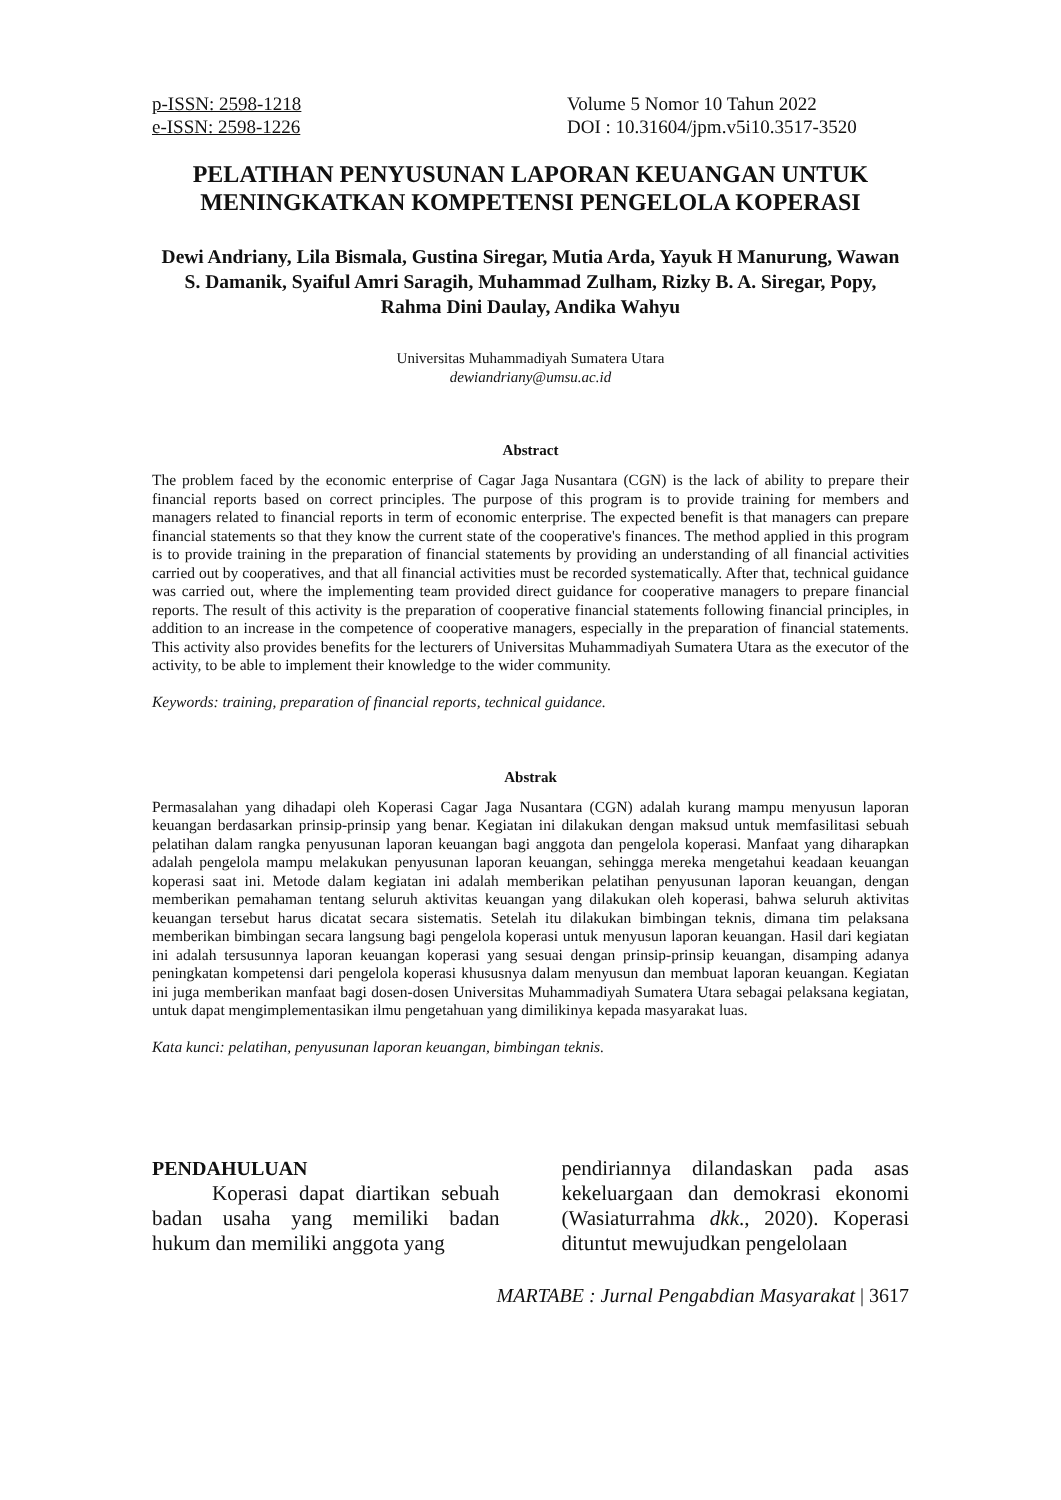p-ISSN: 2598-1218
e-ISSN: 2598-1226
Volume 5 Nomor 10 Tahun 2022
DOI : 10.31604/jpm.v5i10.3517-3520
PELATIHAN PENYUSUNAN LAPORAN KEUANGAN UNTUK MENINGKATKAN KOMPETENSI PENGELOLA KOPERASI
Dewi Andriany, Lila Bismala, Gustina Siregar, Mutia Arda, Yayuk H Manurung, Wawan S. Damanik, Syaiful Amri Saragih, Muhammad Zulham, Rizky B. A. Siregar, Popy, Rahma Dini Daulay, Andika Wahyu
Universitas Muhammadiyah Sumatera Utara
dewiandriany@umsu.ac.id
Abstract
The problem faced by the economic enterprise of Cagar Jaga Nusantara (CGN) is the lack of ability to prepare their financial reports based on correct principles. The purpose of this program is to provide training for members and managers related to financial reports in term of economic enterprise. The expected benefit is that managers can prepare financial statements so that they know the current state of the cooperative's finances. The method applied in this program is to provide training in the preparation of financial statements by providing an understanding of all financial activities carried out by cooperatives, and that all financial activities must be recorded systematically. After that, technical guidance was carried out, where the implementing team provided direct guidance for cooperative managers to prepare financial reports. The result of this activity is the preparation of cooperative financial statements following financial principles, in addition to an increase in the competence of cooperative managers, especially in the preparation of financial statements. This activity also provides benefits for the lecturers of Universitas Muhammadiyah Sumatera Utara as the executor of the activity, to be able to implement their knowledge to the wider community.
Keywords: training, preparation of financial reports, technical guidance.
Abstrak
Permasalahan yang dihadapi oleh Koperasi Cagar Jaga Nusantara (CGN) adalah kurang mampu menyusun laporan keuangan berdasarkan prinsip-prinsip yang benar. Kegiatan ini dilakukan dengan maksud untuk memfasilitasi sebuah pelatihan dalam rangka penyusunan laporan keuangan bagi anggota dan pengelola koperasi. Manfaat yang diharapkan adalah pengelola mampu melakukan penyusunan laporan keuangan, sehingga mereka mengetahui keadaan keuangan koperasi saat ini. Metode dalam kegiatan ini adalah memberikan pelatihan penyusunan laporan keuangan, dengan memberikan pemahaman tentang seluruh aktivitas keuangan yang dilakukan oleh koperasi, bahwa seluruh aktivitas keuangan tersebut harus dicatat secara sistematis. Setelah itu dilakukan bimbingan teknis, dimana tim pelaksana memberikan bimbingan secara langsung bagi pengelola koperasi untuk menyusun laporan keuangan. Hasil dari kegiatan ini adalah tersusunnya laporan keuangan koperasi yang sesuai dengan prinsip-prinsip keuangan, disamping adanya peningkatan kompetensi dari pengelola koperasi khususnya dalam menyusun dan membuat laporan keuangan. Kegiatan ini juga memberikan manfaat bagi dosen-dosen Universitas Muhammadiyah Sumatera Utara sebagai pelaksana kegiatan, untuk dapat mengimplementasikan ilmu pengetahuan yang dimilikinya kepada masyarakat luas.
Kata kunci: pelatihan, penyusunan laporan keuangan, bimbingan teknis.
PENDAHULUAN
Koperasi dapat diartikan sebuah badan usaha yang memiliki badan hukum dan memiliki anggota yang
pendiriannya dilandaskan pada asas kekeluargaan dan demokrasi ekonomi (Wasiaturrahma dkk., 2020). Koperasi dituntut mewujudkan pengelolaan
MARTABE : Jurnal Pengabdian Masyarakat | 3617